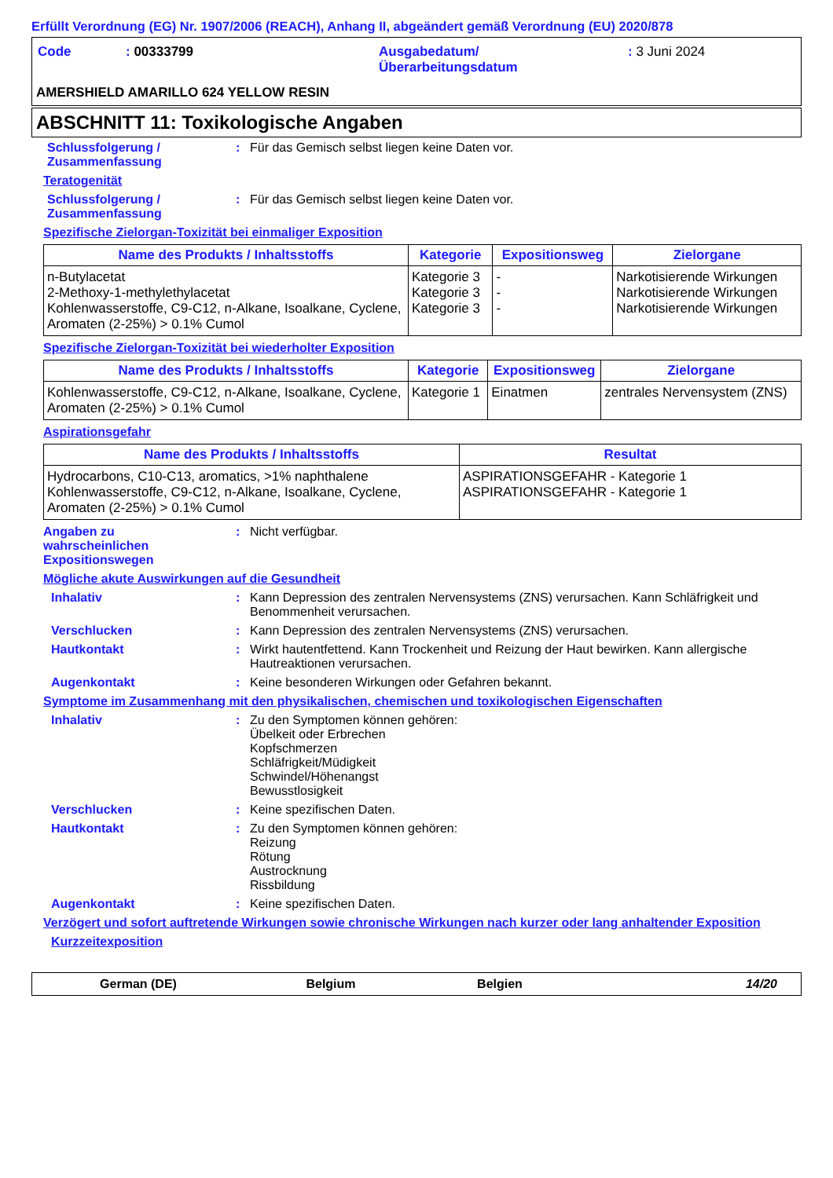Erfüllt Verordnung (EG) Nr. 1907/2006 (REACH), Anhang II, abgeändert gemäß Verordnung (EU) 2020/878
| Code | : 00333799 | Ausgabedatum/ Überarbeitungsdatum | : 3 Juni 2024 |
AMERSHIELD AMARILLO 624 YELLOW RESIN
ABSCHNITT 11: Toxikologische Angaben
Schlussfolgerung /
Zusammenfassung
: Für das Gemisch selbst liegen keine Daten vor.
Teratogenität
Schlussfolgerung /
Zusammenfassung
: Für das Gemisch selbst liegen keine Daten vor.
Spezifische Zielorgan-Toxizität bei einmaliger Exposition
| Name des Produkts / Inhaltsstoffs | Kategorie | Expositionsweg | Zielorgane |
| --- | --- | --- | --- |
| n-Butylacetat 2-Methoxy-1-methylethylacetat Kohlenwasserstoffe, C9-C12, n-Alkane, Isoalkane, Cyclene, Aromaten (2-25%) > 0.1% Cumol | Kategorie 3 Kategorie 3 Kategorie 3 | - - - | Narkotisierende Wirkungen Narkotisierende Wirkungen Narkotisierende Wirkungen |
Spezifische Zielorgan-Toxizität bei wiederholter Exposition
| Name des Produkts / Inhaltsstoffs | Kategorie | Expositionsweg | Zielorgane |
| --- | --- | --- | --- |
| Kohlenwasserstoffe, C9-C12, n-Alkane, Isoalkane, Cyclene, Aromaten (2-25%) > 0.1% Cumol | Kategorie 1 | Einatmen | zentrales Nervensystem (ZNS) |
Aspirationsgefahr
| Name des Produkts / Inhaltsstoffs | Resultat |
| --- | --- |
| Hydrocarbons, C10-C13, aromatics, >1% naphthalene Kohlenwasserstoffe, C9-C12, n-Alkane, Isoalkane, Cyclene, Aromaten (2-25%) > 0.1% Cumol | ASPIRATIONSGEFAHR - Kategorie 1 ASPIRATIONSGEFAHR - Kategorie 1 |
Angaben zu
wahrscheinlichen
Expositionswegen
: Nicht verfügbar.
Mögliche akute Auswirkungen auf die Gesundheit
Inhalativ : Kann Depression des zentralen Nervensystems (ZNS) verursachen. Kann Schläfrigkeit und Benommenheit verursachen.
Verschlucken : Kann Depression des zentralen Nervensystems (ZNS) verursachen.
Hautkontakt : Wirkt hautentfettend. Kann Trockenheit und Reizung der Haut bewirken. Kann allergische Hautreaktionen verursachen.
Augenkontakt : Keine besonderen Wirkungen oder Gefahren bekannt.
Symptome im Zusammenhang mit den physikalischen, chemischen und toxikologischen Eigenschaften
Inhalativ : Zu den Symptomen können gehören:
Übelkeit oder Erbrechen
Kopfschmerzen
Schläfrigkeit/Müdigkeit
Schwindel/Höhenangst
Bewusstlosigkeit
Verschlucken : Keine spezifischen Daten.
Hautkontakt : Zu den Symptomen können gehören:
Reizung
Rötung
Austrocknung
Rissbildung
Augenkontakt : Keine spezifischen Daten.
Verzögert und sofort auftretende Wirkungen sowie chronische Wirkungen nach kurzer oder lang anhaltender Exposition
Kurzzeitexposition
German (DE) Belgium Belgien 14/20